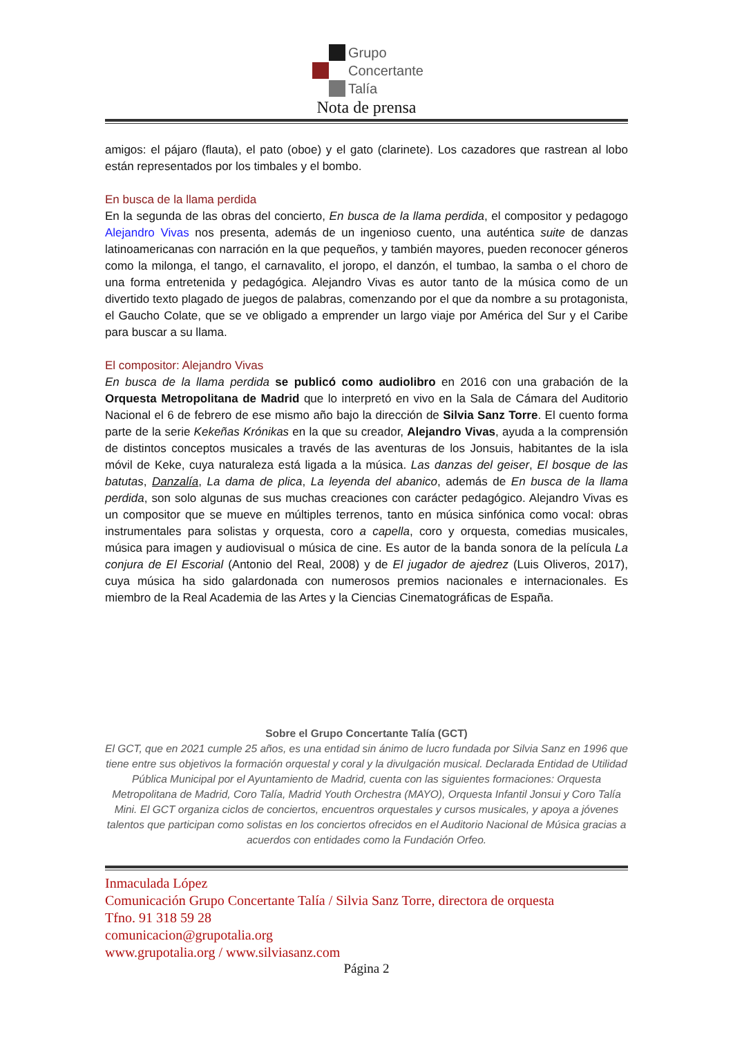Grupo
Concertante
Talía
Nota de prensa
amigos: el pájaro (flauta), el pato (oboe) y el gato (clarinete). Los cazadores que rastrean al lobo están representados por los timbales y el bombo.
En busca de la llama perdida
En la segunda de las obras del concierto, En busca de la llama perdida, el compositor y pedagogo Alejandro Vivas nos presenta, además de un ingenioso cuento, una auténtica suite de danzas latinoamericanas con narración en la que pequeños, y también mayores, pueden reconocer géneros como la milonga, el tango, el carnavalito, el joropo, el danzón, el tumbao, la samba o el choro de una forma entretenida y pedagógica. Alejandro Vivas es autor tanto de la música como de un divertido texto plagado de juegos de palabras, comenzando por el que da nombre a su protagonista, el Gaucho Colate, que se ve obligado a emprender un largo viaje por América del Sur y el Caribe para buscar a su llama.
El compositor: Alejandro Vivas
En busca de la llama perdida se publicó como audiolibro en 2016 con una grabación de la Orquesta Metropolitana de Madrid que lo interpretó en vivo en la Sala de Cámara del Auditorio Nacional el 6 de febrero de ese mismo año bajo la dirección de Silvia Sanz Torre. El cuento forma parte de la serie Kekeñas Krónikas en la que su creador, Alejandro Vivas, ayuda a la comprensión de distintos conceptos musicales a través de las aventuras de los Jonsuis, habitantes de la isla móvil de Keke, cuya naturaleza está ligada a la música. Las danzas del geiser, El bosque de las batutas, Danzalía, La dama de plica, La leyenda del abanico, además de En busca de la llama perdida, son solo algunas de sus muchas creaciones con carácter pedagógico. Alejandro Vivas es un compositor que se mueve en múltiples terrenos, tanto en música sinfónica como vocal: obras instrumentales para solistas y orquesta, coro a capella, coro y orquesta, comedias musicales, música para imagen y audiovisual o música de cine. Es autor de la banda sonora de la película La conjura de El Escorial (Antonio del Real, 2008) y de El jugador de ajedrez (Luis Oliveros, 2017), cuya música ha sido galardonada con numerosos premios nacionales e internacionales. Es miembro de la Real Academia de las Artes y la Ciencias Cinematográficas de España.
Sobre el Grupo Concertante Talía (GCT)
El GCT, que en 2021 cumple 25 años, es una entidad sin ánimo de lucro fundada por Silvia Sanz en 1996 que tiene entre sus objetivos la formación orquestal y coral y la divulgación musical. Declarada Entidad de Utilidad Pública Municipal por el Ayuntamiento de Madrid, cuenta con las siguientes formaciones: Orquesta Metropolitana de Madrid, Coro Talía, Madrid Youth Orchestra (MAYO), Orquesta Infantil Jonsui y Coro Talía Mini. El GCT organiza ciclos de conciertos, encuentros orquestales y cursos musicales, y apoya a jóvenes talentos que participan como solistas en los conciertos ofrecidos en el Auditorio Nacional de Música gracias a acuerdos con entidades como la Fundación Orfeo.
Inmaculada López
Comunicación Grupo Concertante Talía / Silvia Sanz Torre, directora de orquesta
Tfno. 91 318 59 28
comunicacion@grupotalia.org
www.grupotalia.org / www.silviasanz.com
Página 2